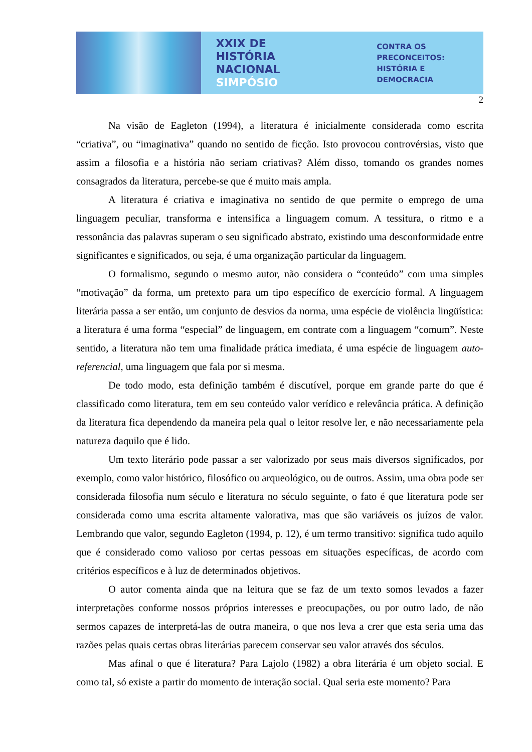XXIX DE HISTÓRIA
NACIONAL
SIMPÓSIO
CONTRA OS PRECONCEITOS:
HISTÓRIA E DEMOCRACIA
2
Na visão de Eagleton (1994), a literatura é inicialmente considerada como escrita “criativa”, ou “imaginativa” quando no sentido de ficção. Isto provocou controvérsias, visto que assim a filosofia e a história não seriam criativas? Além disso, tomando os grandes nomes consagrados da literatura, percebe-se que é muito mais ampla.
A literatura é criativa e imaginativa no sentido de que permite o emprego de uma linguagem peculiar, transforma e intensifica a linguagem comum. A tessitura, o ritmo e a ressonância das palavras superam o seu significado abstrato, existindo uma desconformidade entre significantes e significados, ou seja, é uma organização particular da linguagem.
O formalismo, segundo o mesmo autor, não considera o “conteúdo” com uma simples “motivação” da forma, um pretexto para um tipo específico de exercício formal. A linguagem literária passa a ser então, um conjunto de desvios da norma, uma espécie de violência lingüística: a literatura é uma forma “especial” de linguagem, em contrate com a linguagem “comum”. Neste sentido, a literatura não tem uma finalidade prática imediata, é uma espécie de linguagem auto-referencial, uma linguagem que fala por si mesma.
De todo modo, esta definição também é discutível, porque em grande parte do que é classificado como literatura, tem em seu conteúdo valor verídico e relevância prática. A definição da literatura fica dependendo da maneira pela qual o leitor resolve ler, e não necessariamente pela natureza daquilo que é lido.
Um texto literário pode passar a ser valorizado por seus mais diversos significados, por exemplo, como valor histórico, filosófico ou arqueológico, ou de outros. Assim, uma obra pode ser considerada filosofia num século e literatura no século seguinte, o fato é que literatura pode ser considerada como uma escrita altamente valorativa, mas que são variáveis os juízos de valor. Lembrando que valor, segundo Eagleton (1994, p. 12), é um termo transitivo: significa tudo aquilo que é considerado como valioso por certas pessoas em situações específicas, de acordo com critérios específicos e à luz de determinados objetivos.
O autor comenta ainda que na leitura que se faz de um texto somos levados a fazer interpretações conforme nossos próprios interesses e preocupações, ou por outro lado, de não sermos capazes de interpretá-las de outra maneira, o que nos leva a crer que esta seria uma das razões pelas quais certas obras literárias parecem conservar seu valor através dos séculos.
Mas afinal o que é literatura? Para Lajolo (1982) a obra literária é um objeto social. E como tal, só existe a partir do momento de interação social. Qual seria este momento? Para